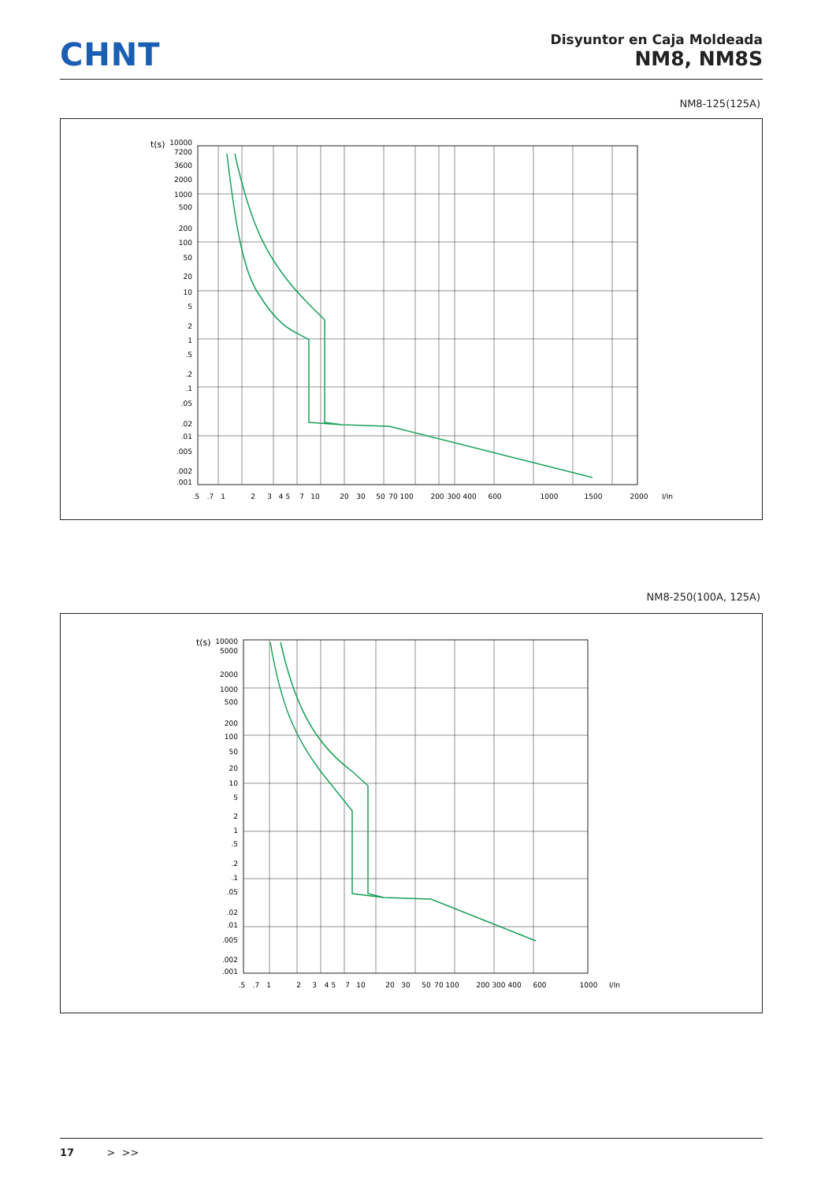CHNT
Disyuntor en Caja Moldeada
NM8, NM8S
NM8-125(125A)
t(s)
10000
7200
3600
2000
1000
500
200
100
50
20
10
5
2
1
.5
.2
.1
.05
.02
.01
.005
.002
.001
.5
.7
1
2
3
4 5
7
10
20
30
50
70 100
200
300 400
600
1000
1500
2000
I/In
NM8-250(100A, 125A)
t(s)
10000
5000
2000
1000
500
200
100
50
20
10
5
2
1
.5
.2
.1
.05
.02
.01
.005
.002
.001
.5
.7
1
2
3
4 5
7
10
20
30
50
70 100
200
300 400
600
1000
I/In
17 > >>